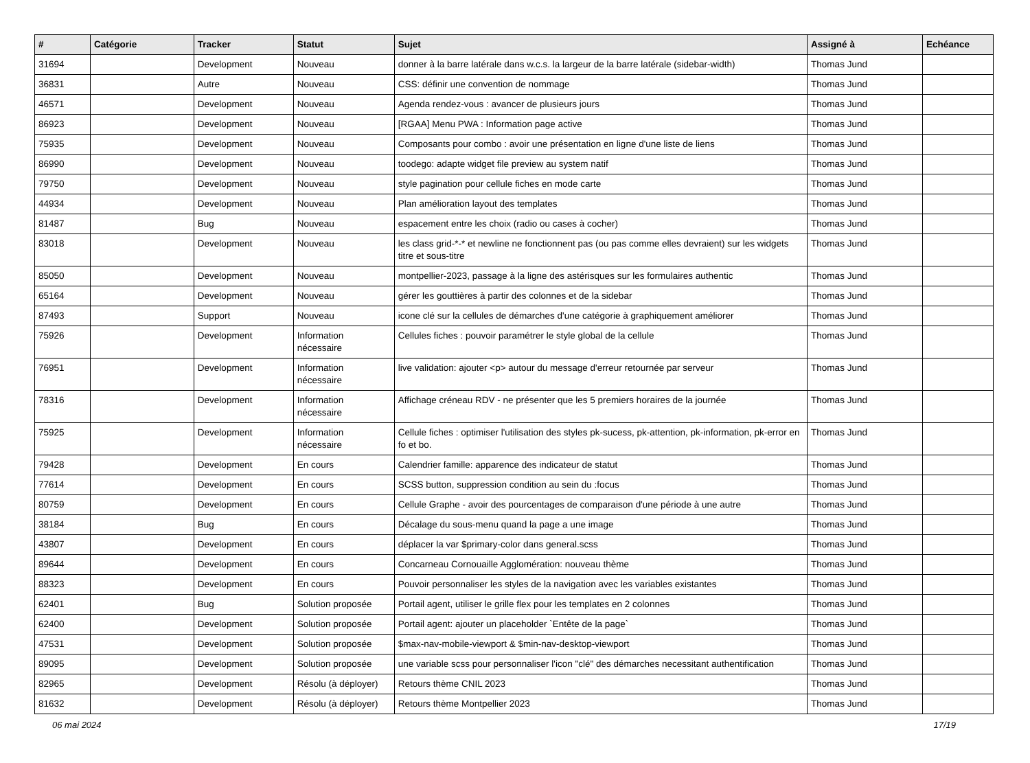| # | Catégorie | Tracker | Statut | Sujet | Assigné à | Echéance |
| --- | --- | --- | --- | --- | --- | --- |
| 31694 | | Development | Nouveau | donner à la barre latérale dans w.c.s. la largeur de la barre latérale (sidebar-width) | Thomas Jund | |
| 36831 | | Autre | Nouveau | CSS: définir une convention de nommage | Thomas Jund | |
| 46571 | | Development | Nouveau | Agenda rendez-vous : avancer de plusieurs jours | Thomas Jund | |
| 86923 | | Development | Nouveau | [RGAA] Menu PWA : Information page active | Thomas Jund | |
| 75935 | | Development | Nouveau | Composants pour combo : avoir une présentation en ligne d'une liste de liens | Thomas Jund | |
| 86990 | | Development | Nouveau | toodego: adapte widget file preview au system natif | Thomas Jund | |
| 79750 | | Development | Nouveau | style pagination pour cellule fiches en mode carte | Thomas Jund | |
| 44934 | | Development | Nouveau | Plan amélioration layout des templates | Thomas Jund | |
| 81487 | | Bug | Nouveau | espacement entre les choix (radio ou cases à cocher) | Thomas Jund | |
| 83018 | | Development | Nouveau | les class grid-*-* et newline ne fonctionnent pas (ou pas comme elles devraient) sur les widgets titre et sous-titre | Thomas Jund | |
| 85050 | | Development | Nouveau | montpellier-2023, passage à la ligne des astérisques sur les formulaires authentic | Thomas Jund | |
| 65164 | | Development | Nouveau | gérer les gouttières à partir des colonnes et de la sidebar | Thomas Jund | |
| 87493 | | Support | Nouveau | icone clé sur la cellules de démarches d'une catégorie à graphiquement améliorer | Thomas Jund | |
| 75926 | | Development | Information nécessaire | Cellules fiches : pouvoir paramétrer le style global de la cellule | Thomas Jund | |
| 76951 | | Development | Information nécessaire | live validation: ajouter <p> autour du message d'erreur retournée par serveur | Thomas Jund | |
| 78316 | | Development | Information nécessaire | Affichage créneau RDV - ne présenter que les 5 premiers horaires de la journée | Thomas Jund | |
| 75925 | | Development | Information nécessaire | Cellule fiches : optimiser l'utilisation des styles pk-sucess, pk-attention, pk-information, pk-error en fo et bo. | Thomas Jund | |
| 79428 | | Development | En cours | Calendrier famille: apparence des indicateur de statut | Thomas Jund | |
| 77614 | | Development | En cours | SCSS button, suppression condition au sein du :focus | Thomas Jund | |
| 80759 | | Development | En cours | Cellule Graphe - avoir des pourcentages de comparaison d'une période à une autre | Thomas Jund | |
| 38184 | | Bug | En cours | Décalage du sous-menu quand la page a une image | Thomas Jund | |
| 43807 | | Development | En cours | déplacer la var $primary-color dans general.scss | Thomas Jund | |
| 89644 | | Development | En cours | Concarneau Cornouaille Agglomération: nouveau thème | Thomas Jund | |
| 88323 | | Development | En cours | Pouvoir personnaliser les styles de la navigation avec les variables existantes | Thomas Jund | |
| 62401 | | Bug | Solution proposée | Portail agent, utiliser le grille flex pour les templates en 2 colonnes | Thomas Jund | |
| 62400 | | Development | Solution proposée | Portail agent: ajouter un placeholder `Entête de la page` | Thomas Jund | |
| 47531 | | Development | Solution proposée | $max-nav-mobile-viewport & $min-nav-desktop-viewport | Thomas Jund | |
| 89095 | | Development | Solution proposée | une variable scss pour personnaliser l'icon "clé" des démarches necessitant authentification | Thomas Jund | |
| 82965 | | Development | Résolu (à déployer) | Retours thème CNIL 2023 | Thomas Jund | |
| 81632 | | Development | Résolu (à déployer) | Retours thème Montpellier 2023 | Thomas Jund | |
06 mai 2024 17/19